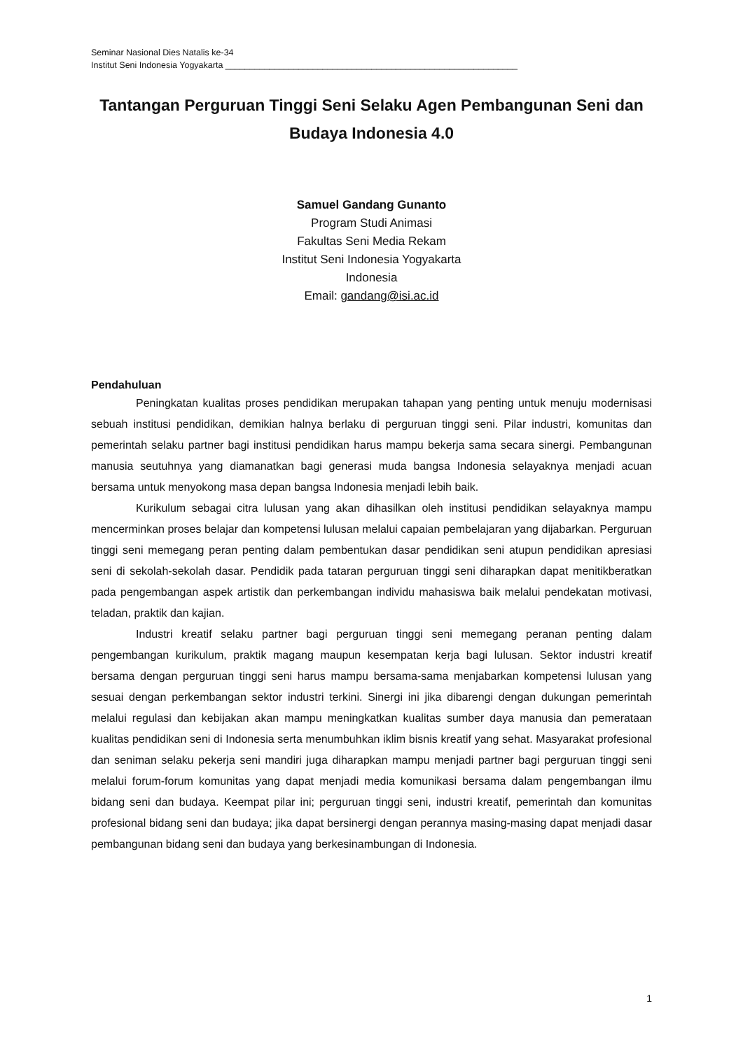Seminar Nasional Dies Natalis ke-34
Institut Seni Indonesia Yogyakarta ____________________________________________________________
Tantangan Perguruan Tinggi Seni Selaku Agen Pembangunan Seni dan Budaya Indonesia 4.0
Samuel Gandang Gunanto
Program Studi Animasi
Fakultas Seni Media Rekam
Institut Seni Indonesia Yogyakarta
Indonesia
Email: gandang@isi.ac.id
Pendahuluan
Peningkatan kualitas proses pendidikan merupakan tahapan yang penting untuk menuju modernisasi sebuah institusi pendidikan, demikian halnya berlaku di perguruan tinggi seni. Pilar industri, komunitas dan pemerintah selaku partner bagi institusi pendidikan harus mampu bekerja sama secara sinergi. Pembangunan manusia seutuhnya yang diamanatkan bagi generasi muda bangsa Indonesia selayaknya menjadi acuan bersama untuk menyokong masa depan bangsa Indonesia menjadi lebih baik.
Kurikulum sebagai citra lulusan yang akan dihasilkan oleh institusi pendidikan selayaknya mampu mencerminkan proses belajar dan kompetensi lulusan melalui capaian pembelajaran yang dijabarkan. Perguruan tinggi seni memegang peran penting dalam pembentukan dasar pendidikan seni atupun pendidikan apresiasi seni di sekolah-sekolah dasar. Pendidik pada tataran perguruan tinggi seni diharapkan dapat menitikberatkan pada pengembangan aspek artistik dan perkembangan individu mahasiswa baik melalui pendekatan motivasi, teladan, praktik dan kajian.
Industri kreatif selaku partner bagi perguruan tinggi seni memegang peranan penting dalam pengembangan kurikulum, praktik magang maupun kesempatan kerja bagi lulusan. Sektor industri kreatif bersama dengan perguruan tinggi seni harus mampu bersama-sama menjabarkan kompetensi lulusan yang sesuai dengan perkembangan sektor industri terkini. Sinergi ini jika dibarengi dengan dukungan pemerintah melalui regulasi dan kebijakan akan mampu meningkatkan kualitas sumber daya manusia dan pemerataan kualitas pendidikan seni di Indonesia serta menumbuhkan iklim bisnis kreatif yang sehat. Masyarakat profesional dan seniman selaku pekerja seni mandiri juga diharapkan mampu menjadi partner bagi perguruan tinggi seni melalui forum-forum komunitas yang dapat menjadi media komunikasi bersama dalam pengembangan ilmu bidang seni dan budaya. Keempat pilar ini; perguruan tinggi seni, industri kreatif, pemerintah dan komunitas profesional bidang seni dan budaya; jika dapat bersinergi dengan perannya masing-masing dapat menjadi dasar pembangunan bidang seni dan budaya yang berkesinambungan di Indonesia.
1